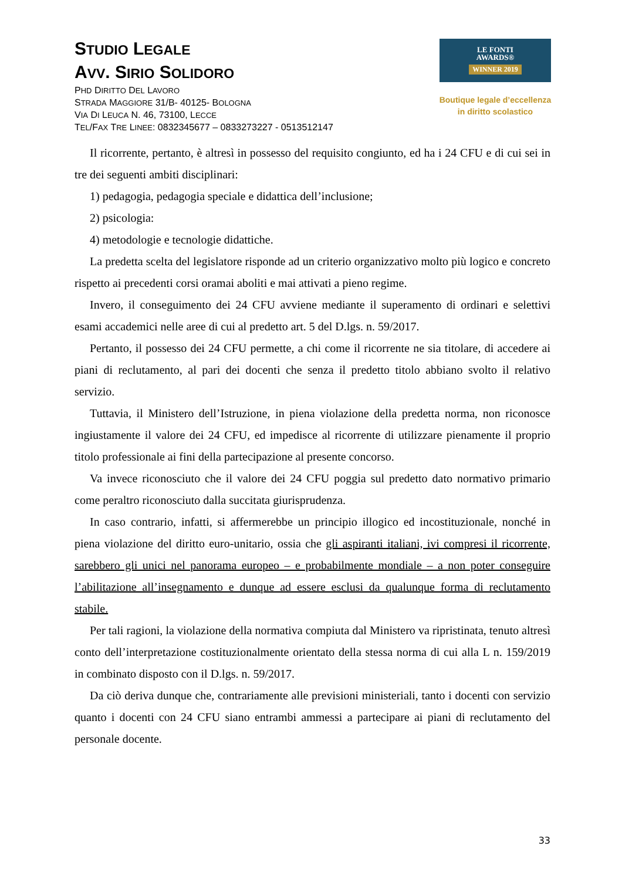STUDIO LEGALE
AVV. SIRIO SOLIDORO
PHD DIRITTO DEL LAVORO
STRADA MAGGIORE 31/B- 40125- BOLOGNA
VIA DI LEUCA N. 46, 73100, LECCE
TEL/FAX TRE LINEE: 0832345677 – 0833273227 - 0513512147
LE FONTI
AWARDS®
WINNER 2019
Boutique legale d’eccellenza
in diritto scolastico
Il ricorrente, pertanto, è altresì in possesso del requisito congiunto, ed ha i 24 CFU e di cui sei in tre dei seguenti ambiti disciplinari:
1) pedagogia, pedagogia speciale e didattica dell’inclusione;
2) psicologia:
4) metodologie e tecnologie didattiche.
La predetta scelta del legislatore risponde ad un criterio organizzativo molto più logico e concreto rispetto ai precedenti corsi oramai aboliti e mai attivati a pieno regime.
Invero, il conseguimento dei 24 CFU avviene mediante il superamento di ordinari e selettivi esami accademici nelle aree di cui al predetto art. 5 del D.lgs. n. 59/2017.
Pertanto, il possesso dei 24 CFU permette, a chi come il ricorrente ne sia titolare, di accedere ai piani di reclutamento, al pari dei docenti che senza il predetto titolo abbiano svolto il relativo servizio.
Tuttavia, il Ministero dell’Istruzione, in piena violazione della predetta norma, non riconosce ingiustamente il valore dei 24 CFU, ed impedisce al ricorrente di utilizzare pienamente il proprio titolo professionale ai fini della partecipazione al presente concorso.
Va invece riconosciuto che il valore dei 24 CFU poggia sul predetto dato normativo primario come peraltro riconosciuto dalla succitata giurisprudenza.
In caso contrario, infatti, si affermerebbe un principio illogico ed incostituzionale, nonché in piena violazione del diritto euro-unitario, ossia che gli aspiranti italiani, ivi compresi il ricorrente, sarebbero gli unici nel panorama europeo – e probabilmente mondiale – a non poter conseguire l’abilitazione all’insegnamento e dunque ad essere esclusi da qualunque forma di reclutamento stabile.
Per tali ragioni, la violazione della normativa compiuta dal Ministero va ripristinata, tenuto altresì conto dell’interpretazione costituzionalmente orientato della stessa norma di cui alla L n. 159/2019 in combinato disposto con il D.lgs. n. 59/2017.
Da ciò deriva dunque che, contrariamente alle previsioni ministeriali, tanto i docenti con servizio quanto i docenti con 24 CFU siano entrambi ammessi a partecipare ai piani di reclutamento del personale docente.
33